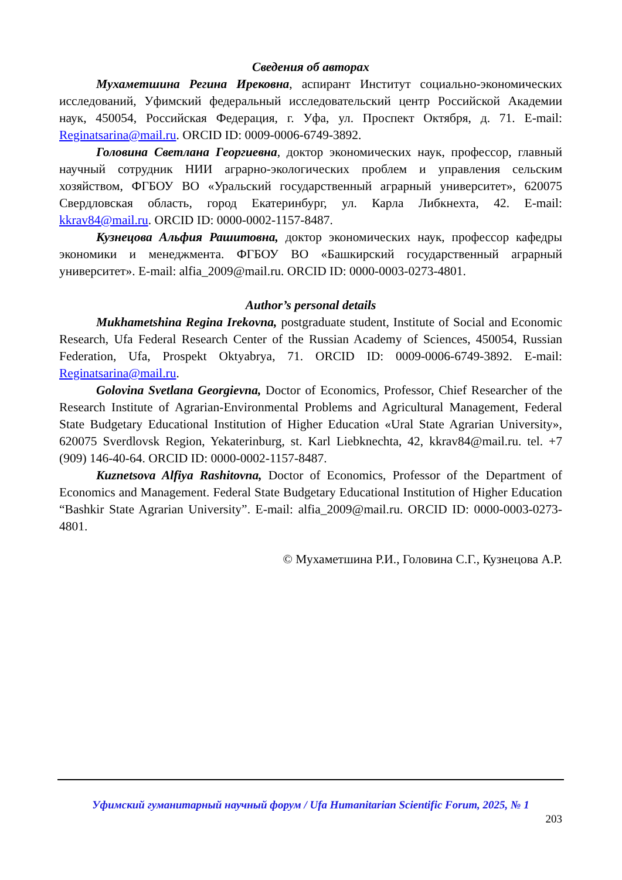Сведения об авторах
Мухаметшина Регина Ирековна, аспирант Институт социально-экономических исследований, Уфимский федеральный исследовательский центр Российской Академии наук, 450054, Российская Федерация, г. Уфа, ул. Проспект Октября, д. 71. E-mail: Reginatsarina@mail.ru. ORCID ID: 0009-0006-6749-3892.
Головина Светлана Георгиевна, доктор экономических наук, профессор, главный научный сотрудник НИИ аграрно-экологических проблем и управления сельским хозяйством, ФГБОУ ВО «Уральский государственный аграрный университет», 620075 Свердловская область, город Екатеринбург, ул. Карла Либкнехта, 42. E-mail: kkrav84@mail.ru. ORCID ID: 0000-0002-1157-8487.
Кузнецова Альфия Рашитовна, доктор экономических наук, профессор кафедры экономики и менеджмента. ФГБОУ ВО «Башкирский государственный аграрный университет». E-mail: alfia_2009@mail.ru. ORCID ID: 0000-0003-0273-4801.
Author’s personal details
Mukhametshina Regina Irekovna, postgraduate student, Institute of Social and Economic Research, Ufa Federal Research Center of the Russian Academy of Sciences, 450054, Russian Federation, Ufa, Prospekt Oktyabrya, 71. ORCID ID: 0009-0006-6749-3892. E-mail: Reginatsarina@mail.ru.
Golovina Svetlana Georgievna, Doctor of Economics, Professor, Chief Researcher of the Research Institute of Agrarian-Environmental Problems and Agricultural Management, Federal State Budgetary Educational Institution of Higher Education «Ural State Agrarian University», 620075 Sverdlovsk Region, Yekaterinburg, st. Karl Liebknechta, 42, kkrav84@mail.ru. tel. +7 (909) 146-40-64. ORCID ID: 0000-0002-1157-8487.
Kuznetsova Alfiya Rashitovna, Doctor of Economics, Professor of the Department of Economics and Management. Federal State Budgetary Educational Institution of Higher Education “Bashkir State Agrarian University”. E-mail: alfia_2009@mail.ru. ORCID ID: 0000-0003-0273-4801.
© Мухаметшина Р.И., Головина С.Г., Кузнецова А.Р.
Уфимский гуманитарный научный форум / Ufa Humanitarian Scientific Forum, 2025, № 1
203